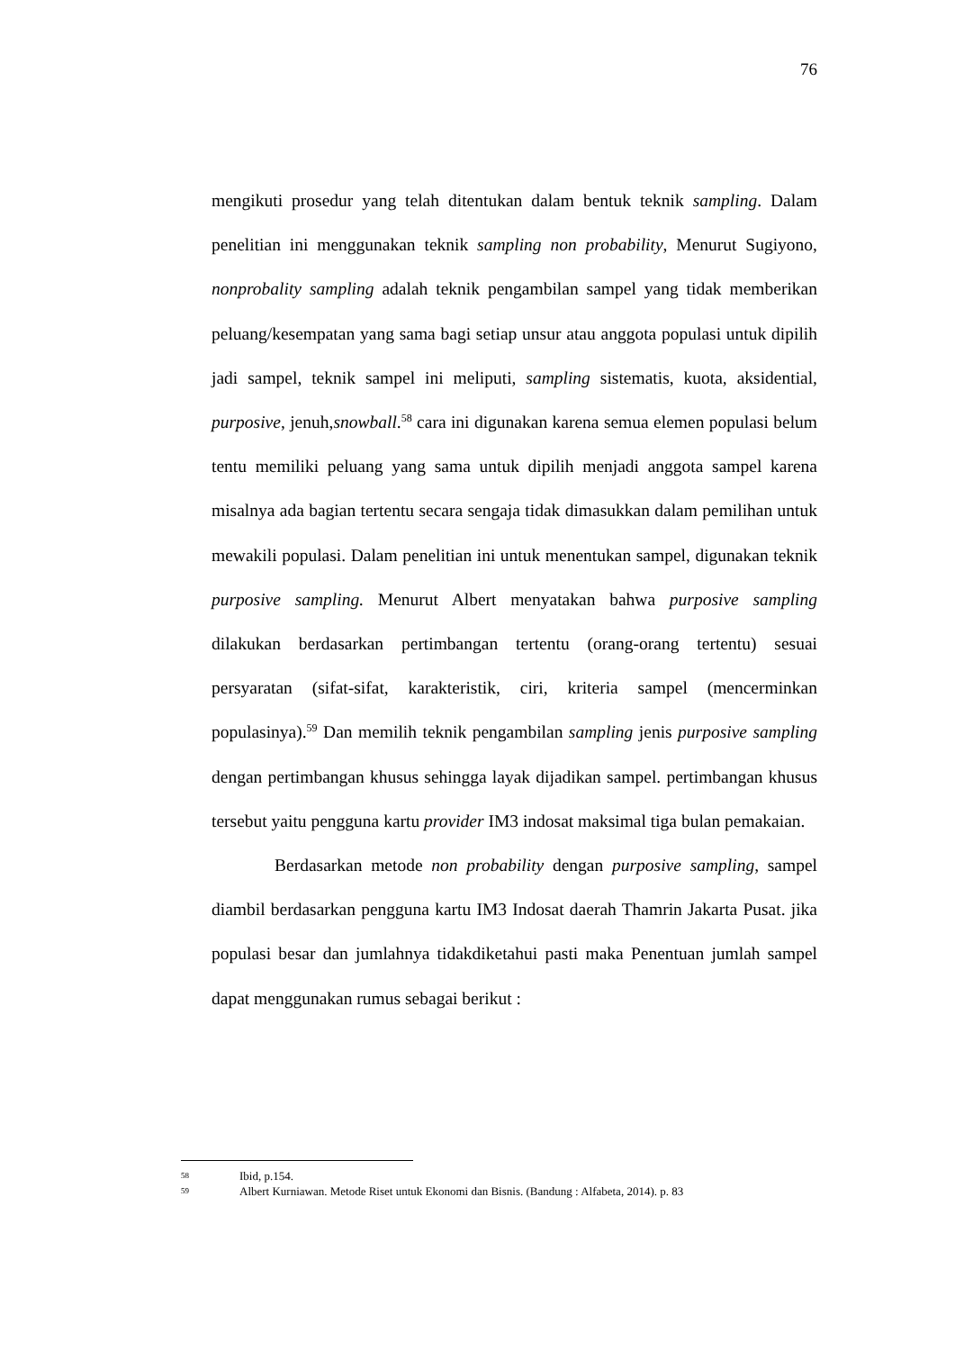76
mengikuti prosedur yang telah ditentukan dalam bentuk teknik sampling. Dalam penelitian ini menggunakan teknik sampling non probability, Menurut Sugiyono, nonprobality sampling adalah teknik pengambilan sampel yang tidak memberikan peluang/kesempatan yang sama bagi setiap unsur atau anggota populasi untuk dipilih jadi sampel, teknik sampel ini meliputi, sampling sistematis, kuota, aksidential, purposive, jenuh,snowball.<sup>58</sup> cara ini digunakan karena semua elemen populasi belum tentu memiliki peluang yang sama untuk dipilih menjadi anggota sampel karena misalnya ada bagian tertentu secara sengaja tidak dimasukkan dalam pemilihan untuk mewakili populasi. Dalam penelitian ini untuk menentukan sampel, digunakan teknik purposive sampling. Menurut Albert menyatakan bahwa purposive sampling dilakukan berdasarkan pertimbangan tertentu (orang-orang tertentu) sesuai persyaratan (sifat-sifat, karakteristik, ciri, kriteria sampel (mencerminkan populasinya).<sup>59</sup> Dan memilih teknik pengambilan sampling jenis purposive sampling dengan pertimbangan khusus sehingga layak dijadikan sampel. pertimbangan khusus tersebut yaitu pengguna kartu provider IM3 indosat maksimal tiga bulan pemakaian.
Berdasarkan metode non probability dengan purposive sampling, sampel diambil berdasarkan pengguna kartu IM3 Indosat daerah Thamrin Jakarta Pusat. jika populasi besar dan jumlahnya tidakdiketahui pasti maka Penentuan jumlah sampel dapat menggunakan rumus sebagai berikut :
58 Ibid, p.154.
59 Albert Kurniawan. Metode Riset untuk Ekonomi dan Bisnis. (Bandung : Alfabeta, 2014). p. 83